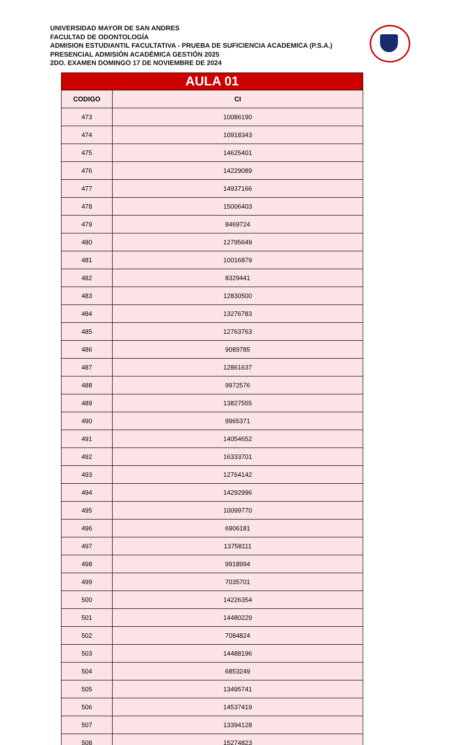UNIVERSIDAD MAYOR DE SAN ANDRES
FACULTAD DE ODONTOLOGÍA
ADMISION ESTUDIANTIL FACULTATIVA - PRUEBA DE SUFICIENCIA ACADEMICA (P.S.A.)
PRESENCIAL ADMISIÓN ACADÉMICA GESTIÓN 2025
2DO. EXAMEN DOMINGO 17 DE NOVIEMBRE DE 2024
| AULA 01 | |
| --- | --- |
| CODIGO | CI |
| 473 | 10086190 |
| 474 | 10918343 |
| 475 | 14625401 |
| 476 | 14229089 |
| 477 | 14937166 |
| 478 | 15006403 |
| 479 | 8469724 |
| 480 | 12795649 |
| 481 | 10016879 |
| 482 | 8329441 |
| 483 | 12830500 |
| 484 | 13276783 |
| 485 | 12763763 |
| 486 | 9089785 |
| 487 | 12861637 |
| 488 | 9972576 |
| 489 | 13827555 |
| 490 | 9965371 |
| 491 | 14054652 |
| 492 | 16333701 |
| 493 | 12764142 |
| 494 | 14292996 |
| 495 | 10099770 |
| 496 | 6906181 |
| 497 | 13758111 |
| 498 | 9918994 |
| 499 | 7035701 |
| 500 | 14226354 |
| 501 | 14480229 |
| 502 | 7084824 |
| 503 | 14488196 |
| 504 | 6853249 |
| 505 | 13495741 |
| 506 | 14537419 |
| 507 | 13394128 |
| 508 | 15274823 |